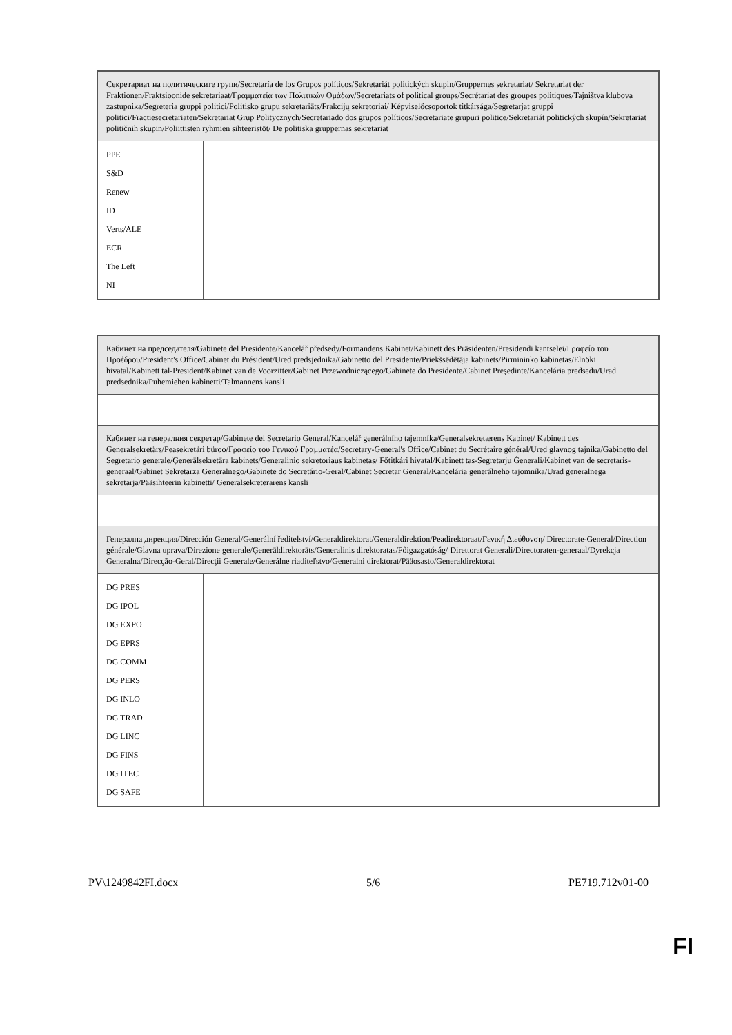| Секретариат на политическите групи/Secretaría de los Grupos políticos/Sekretariát politických skupin/Gruppernes sekretariat/ Sekretariat der Fraktionen/Fraktsioonide sekretariaat/Γραμματεία των Πολιτικών Ομάδων/Secretariats of political groups/Secrétariat des groupes politiques/Tajništva klubova zastupnika/Segreteria gruppi politici/Politisko grupu sekretariāts/Frakcijų sekretoriai/ Képviselőcsoportok titkársága/Segretarjat gruppi politiċi/Fractiesecretariaten/Sekretariat Grup Politycznych/Secretariado dos grupos políticos/Secretariate grupuri politice/Sekretariát politických skupín/Sekretariat političnih skupin/Poliittisten ryhmien sihteeristöt/ De politiska gruppernas sekretariat | |
| PPE S&D Renew ID Verts/ALE ECR The Left NI | |
| Кабинет на председателя/Gabinete del Presidente/Kancelář předsedy/Formandens Kabinet/Kabinett des Präsidenten/Presidendi kantselei/Γραφείο του Προέδρου/President's Office/Cabinet du Président/Ured predsjednika/Gabinetto del Presidente/Priekšsēdētāja kabinets/Pirmininko kabinetas/Elnöki hivatal/Kabinett tal-President/Kabinet van de Voorzitter/Gabinet Przewodniczącego/Gabinete do Presidente/Cabinet Preşedinte/Kancelária predsedu/Urad predsednika/Puhemiehen kabinetti/Talmannens kansli | |
| Кабинет на генералния секретар/Gabinete del Secretario General/Kancelář generálního tajemníka/Generalsekretærens Kabinet/ Kabinett des Generalsekretärs/Peasekretäri büroo/Γραφείο του Γενικού Γραμματέα/Secretary-General's Office/Cabinet du Secrétaire général/Ured glavnog tajnika/Gabinetto del Segretario generale/Ģenerālsekretāra kabinets/Generalinio sekretoriaus kabinetas/ Főtitkári hivatal/Kabinett tas-Segretarju Ġenerali/Kabinet van de secretaris-generaal/Gabinet Sekretarza Generalnego/Gabinete do Secretário-Geral/Cabinet Secretar General/Kancelária generálneho tajomníka/Urad generalnega sekretarja/Pääsihteerin kabinetti/ Generalsekreterarens kansli | |
| Генерална дирекция/Dirección General/Generální ředitelství/Generaldirektorat/Generaldirektion/Peadirektoraat/Γενική Διεύθυνση/ Directorate-General/Direction générale/Glavna uprava/Direzione generale/Ģenerāldirektorāts/Generalinis direktoratas/Főigazgatóság/ Direttorat Ġenerali/Directoraten-generaal/Dyrekcja Generalna/Direcção-Geral/Direcţii Generale/Generálne riaditeľstvo/Generalni direktorat/Pääosasto/Generaldirektorat | |
| DG PRES DG IPOL DG EXPO DG EPRS DG COMM DG PERS DG INLO DG TRAD DG LINC DG FINS DG ITEC DG SAFE | |
PV\1249842FI.docx 5/6 PE719.712v01-00
FI